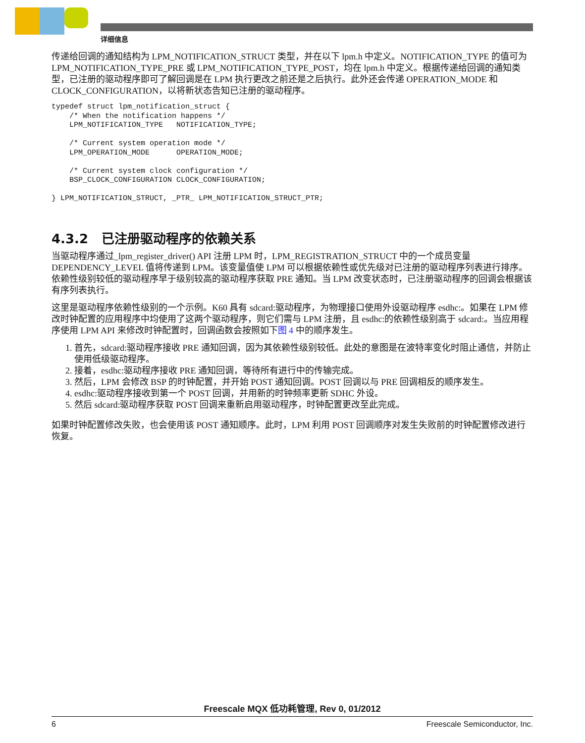详细信息
传递给回调的通知结构为 LPM_NOTIFICATION_STRUCT 类型，并在以下 lpm.h 中定义。NOTIFICATION_TYPE 的值可为 LPM_NOTIFICATION_TYPE_PRE 或 LPM_NOTIFICATION_TYPE_POST，均在 lpm.h 中定义。根据传递给回调的通知类型，已注册的驱动程序即可了解回调是在 LPM 执行更改之前还是之后执行。此外还会传递 OPERATION_MODE 和 CLOCK_CONFIGURATION，以将新状态告知已注册的驱动程序。
typedef struct lpm_notification_struct {
    /* When the notification happens */
    LPM_NOTIFICATION_TYPE   NOTIFICATION_TYPE;

    /* Current system operation mode */
    LPM_OPERATION_MODE      OPERATION_MODE;

    /* Current system clock configuration */
    BSP_CLOCK_CONFIGURATION CLOCK_CONFIGURATION;

} LPM_NOTIFICATION_STRUCT, _PTR_ LPM_NOTIFICATION_STRUCT_PTR;
4.3.2 已注册驱动程序的依赖关系
当驱动程序通过_lpm_register_driver() API 注册 LPM 时，LPM_REGISTRATION_STRUCT 中的一个成员变量 DEPENDENCY_LEVEL 值将传递到 LPM。该变量值使 LPM 可以根据依赖性或优先级对已注册的驱动程序列表进行排序。依赖性级别较低的驱动程序早于级别较高的驱动程序获取 PRE 通知。当 LPM 改变状态时，已注册驱动程序的回调会根据该有序列表执行。
这里是驱动程序依赖性级别的一个示例。K60 具有 sdcard:驱动程序，为物理接口使用外设驱动程序 esdhc:。如果在 LPM 修改时钟配置的应用程序中均使用了这两个驱动程序，则它们需与 LPM 注册，且 esdhc:的依赖性级别高于 sdcard:。当应用程序使用 LPM API 来修改时钟配置时，回调函数会按照如下图 4 中的顺序发生。
1. 首先，sdcard:驱动程序接收 PRE 通知回调，因为其依赖性级别较低。此处的意图是在波特率变化时阻止通信，并防止使用低级驱动程序。
2. 接着，esdhc:驱动程序接收 PRE 通知回调，等待所有进行中的传输完成。
3. 然后，LPM 会修改 BSP 的时钟配置，并开始 POST 通知回调。POST 回调以与 PRE 回调相反的顺序发生。
4. esdhc:驱动程序接收到第一个 POST 回调，并用新的时钟频率更新 SDHC 外设。
5. 然后 sdcard:驱动程序获取 POST 回调来重新启用驱动程序，时钟配置更改至此完成。
如果时钟配置修改失败，也会使用该 POST 通知顺序。此时，LPM 利用 POST 回调顺序对发生失败前的时钟配置修改进行恢复。
Freescale MQX 低功耗管理, Rev 0, 01/2012
6 Freescale Semiconductor, Inc.